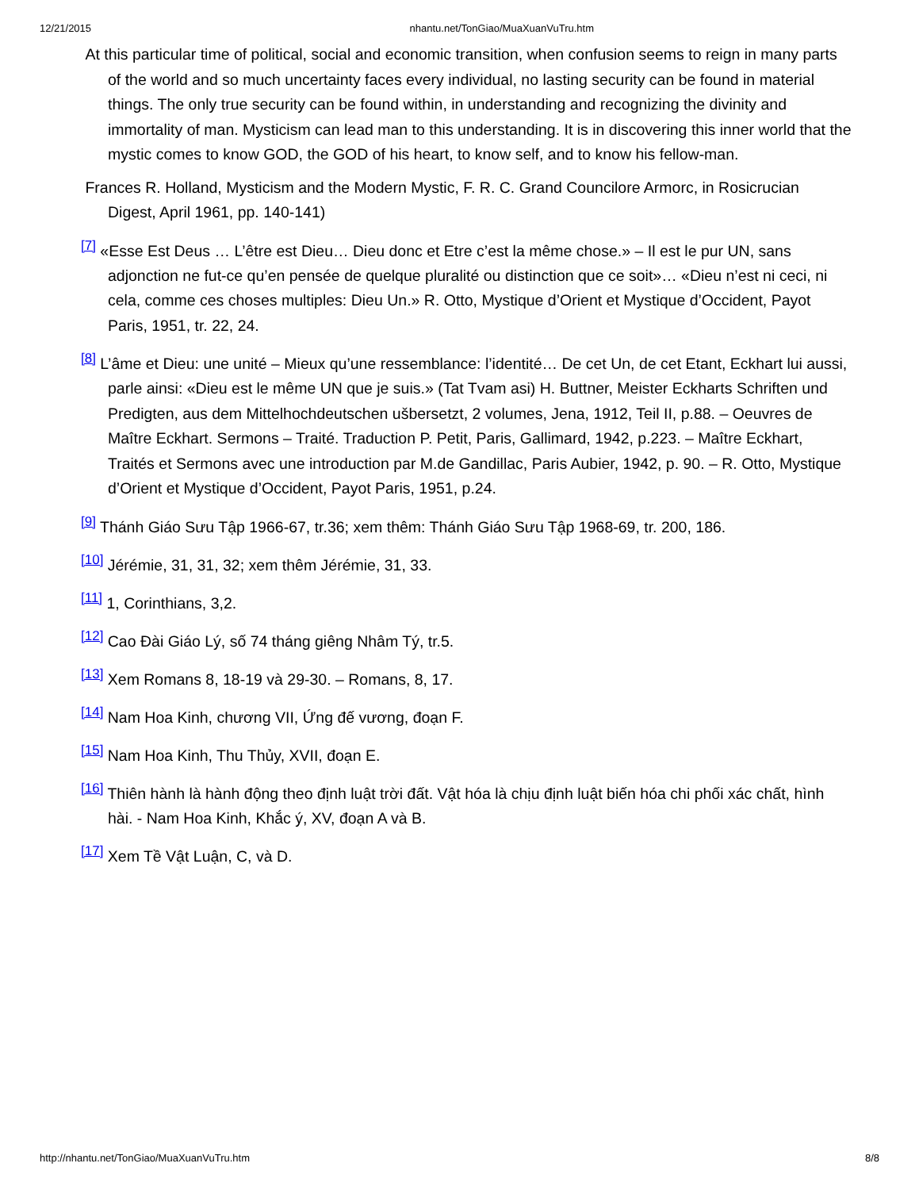12/21/2015 nhantu.net/TonGiao/MuaXuanVuTru.htm
At this particular time of political, social and economic transition, when confusion seems to reign in many parts of the world and so much uncertainty faces every individual, no lasting security can be found in material things. The only true security can be found within, in understanding and recognizing the divinity and immortality of man. Mysticism can lead man to this understanding. It is in discovering this inner world that the mystic comes to know GOD, the GOD of his heart, to know self, and to know his fellow-man.
Frances R. Holland, Mysticism and the Modern Mystic, F. R. C. Grand Councilore Armorc, in Rosicrucian Digest, April 1961, pp. 140-141)
<sup>[7]</sup> «Esse Est Deus … L’être est Dieu… Dieu donc et Etre c’est la même chose.» – Il est le pur UN, sans adjonction ne fut-ce qu’en pensée de quelque pluralité ou distinction que ce soit»… «Dieu n’est ni ceci, ni cela, comme ces choses multiples: Dieu Un.» R. Otto, Mystique d’Orient et Mystique d’Occident, Payot Paris, 1951, tr. 22, 24.
<sup>[8]</sup> L’âme et Dieu: une unité – Mieux qu’une ressemblance: l’identité… De cet Un, de cet Etant, Eckhart lui aussi, parle ainsi: «Dieu est le même UN que je suis.» (Tat Tvam asi) H. Buttner, Meister Eckharts Schriften und Predigten, aus dem Mittelhochdeutschen ušbersetzt, 2 volumes, Jena, 1912, Teil II, p.88. – Oeuvres de Maître Eckhart. Sermons – Traité. Traduction P. Petit, Paris, Gallimard, 1942, p.223. – Maître Eckhart, Traités et Sermons avec une introduction par M.de Gandillac, Paris Aubier, 1942, p. 90. – R. Otto, Mystique d’Orient et Mystique d’Occident, Payot Paris, 1951, p.24.
<sup>[9]</sup> Thánh Giáo Sưu Tập 1966-67, tr.36; xem thêm: Thánh Giáo Sưu Tập 1968-69, tr. 200, 186.
<sup>[10]</sup> Jérémie, 31, 31, 32; xem thêm Jérémie, 31, 33.
<sup>[11]</sup> 1, Corinthians, 3,2.
<sup>[12]</sup> Cao Đài Giáo Lý, số 74 tháng giêng Nhâm Tý, tr.5.
<sup>[13]</sup> Xem Romans 8, 18-19 và 29-30. – Romans, 8, 17.
<sup>[14]</sup> Nam Hoa Kinh, chương VII, Ứng đế vương, đoạn F.
<sup>[15]</sup> Nam Hoa Kinh, Thu Thủy, XVII, đoạn E.
<sup>[16]</sup> Thiên hành là hành động theo định luật trời đất. Vật hóa là chịu định luật biến hóa chi phối xác chất, hình hài. - Nam Hoa Kinh, Khắc ý, XV, đoạn A và B.
<sup>[17]</sup> Xem Tề Vật Luận, C, và D.
http://nhantu.net/TonGiao/MuaXuanVuTru.htm 8/8